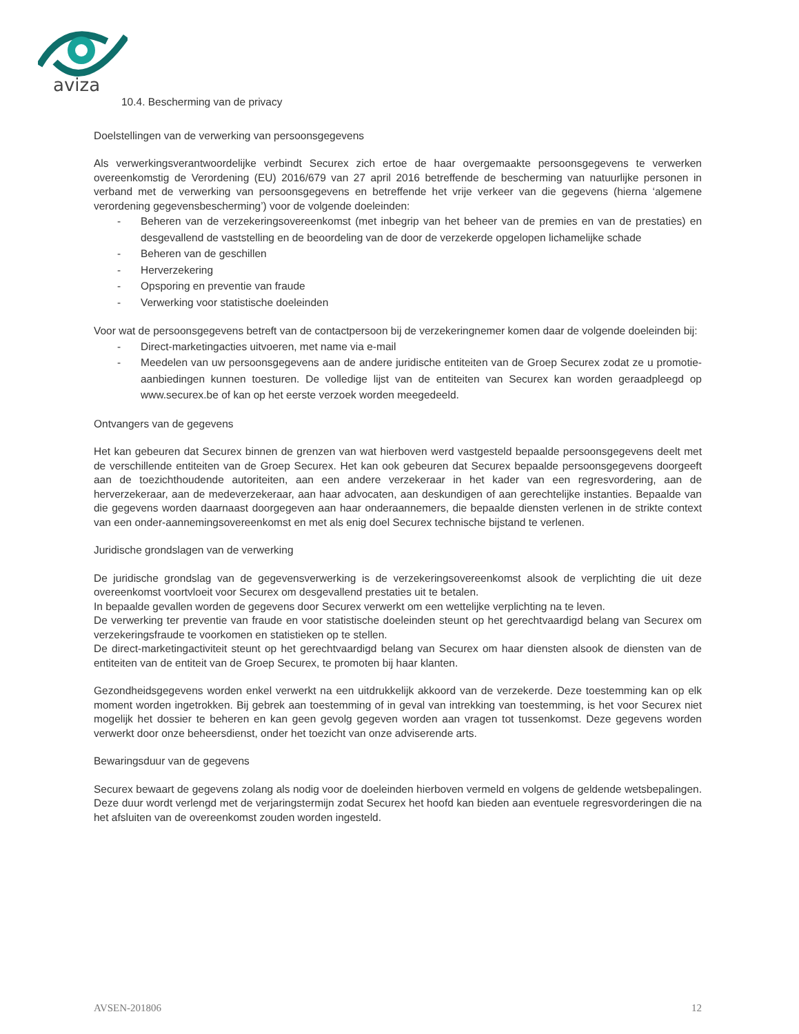aviza
10.4. Bescherming van de privacy
Doelstellingen van de verwerking van persoonsgegevens
Als verwerkingsverantwoordelijke verbindt Securex zich ertoe de haar overgemaakte persoonsgegevens te verwerken overeenkomstig de Verordening (EU) 2016/679 van 27 april 2016 betreffende de bescherming van natuurlijke personen in verband met de verwerking van persoonsgegevens en betreffende het vrije verkeer van die gegevens (hierna ‘algemene verordening gegevensbescherming’) voor de volgende doeleinden:
- Beheren van de verzekeringsovereenkomst (met inbegrip van het beheer van de premies en van de prestaties) en desgevallend de vaststelling en de beoordeling van de door de verzekerde opgelopen lichamelijke schade
- Beheren van de geschillen
- Herverzekering
- Opsporing en preventie van fraude
- Verwerking voor statistische doeleinden
Voor wat de persoonsgegevens betreft van de contactpersoon bij de verzekeringnemer komen daar de volgende doeleinden bij:
- Direct-marketingacties uitvoeren, met name via e-mail
- Meedelen van uw persoonsgegevens aan de andere juridische entiteiten van de Groep Securex zodat ze u promotie-aanbiedingen kunnen toesturen. De volledige lijst van de entiteiten van Securex kan worden geraadpleegd op www.securex.be of kan op het eerste verzoek worden meegedeeld.
Ontvangers van de gegevens
Het kan gebeuren dat Securex binnen de grenzen van wat hierboven werd vastgesteld bepaalde persoonsgegevens deelt met de verschillende entiteiten van de Groep Securex. Het kan ook gebeuren dat Securex bepaalde persoonsgegevens doorgeeft aan de toezichthoudende autoriteiten, aan een andere verzekeraar in het kader van een regresvordering, aan de herverzekeraar, aan de medeverzekeraar, aan haar advocaten, aan deskundigen of aan gerechtelijke instanties. Bepaalde van die gegevens worden daarnaast doorgegeven aan haar onderaannemers, die bepaalde diensten verlenen in de strikte context van een onder-aannemingsovereenkomst en met als enig doel Securex technische bijstand te verlenen.
Juridische grondslagen van de verwerking
De juridische grondslag van de gegevensverwerking is de verzekeringsovereenkomst alsook de verplichting die uit deze overeenkomst voortvloeit voor Securex om desgevallend prestaties uit te betalen.
In bepaalde gevallen worden de gegevens door Securex verwerkt om een wettelijke verplichting na te leven.
De verwerking ter preventie van fraude en voor statistische doeleinden steunt op het gerechtvaardigd belang van Securex om verzekeringsfraude te voorkomen en statistieken op te stellen.
De direct-marketingactiviteit steunt op het gerechtvaardigd belang van Securex om haar diensten alsook de diensten van de entiteiten van de entiteit van de Groep Securex, te promoten bij haar klanten.
Gezondheidsgegevens worden enkel verwerkt na een uitdrukkelijk akkoord van de verzekerde. Deze toestemming kan op elk moment worden ingetrokken. Bij gebrek aan toestemming of in geval van intrekking van toestemming, is het voor Securex niet mogelijk het dossier te beheren en kan geen gevolg gegeven worden aan vragen tot tussenkomst. Deze gegevens worden verwerkt door onze beheersdienst, onder het toezicht van onze adviserende arts.
Bewaringsduur van de gegevens
Securex bewaart de gegevens zolang als nodig voor de doeleinden hierboven vermeld en volgens de geldende wetsbepalingen. Deze duur wordt verlengd met de verjaringstermijn zodat Securex het hoofd kan bieden aan eventuele regresvorderingen die na het afsluiten van de overeenkomst zouden worden ingesteld.
AVSEN-201806 12